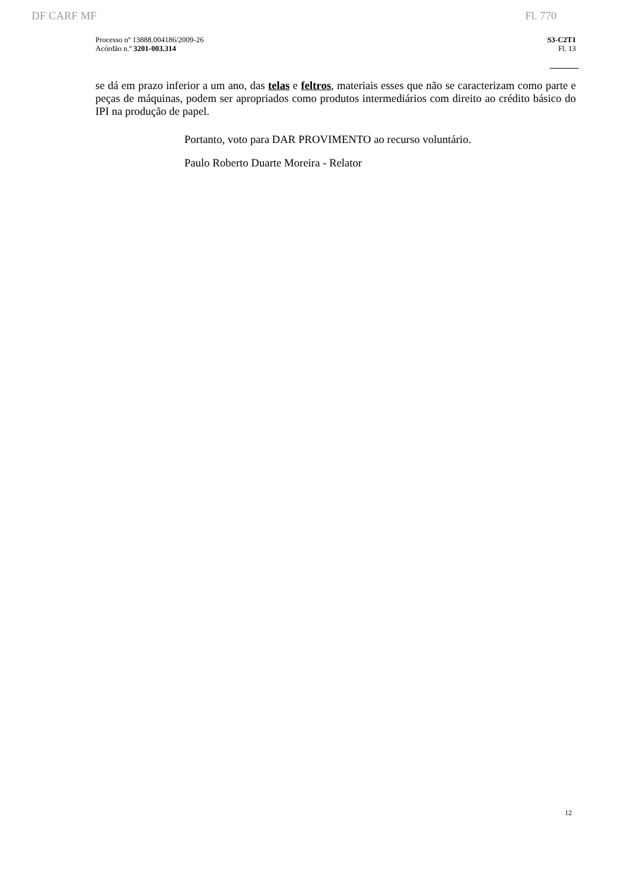DF CARF MF Fl. 770
Processo nº 13888.004186/2009-26
Acórdão n.º 3201-003.314
S3-C2T1
Fl. 13
se dá em prazo inferior a um ano, das telas e feltros, materiais esses que não se caracterizam como parte e peças de máquinas, podem ser apropriados como produtos intermediários com direito ao crédito básico do IPI na produção de papel.
Portanto, voto para DAR PROVIMENTO ao recurso voluntário.
Paulo Roberto Duarte Moreira - Relator
12